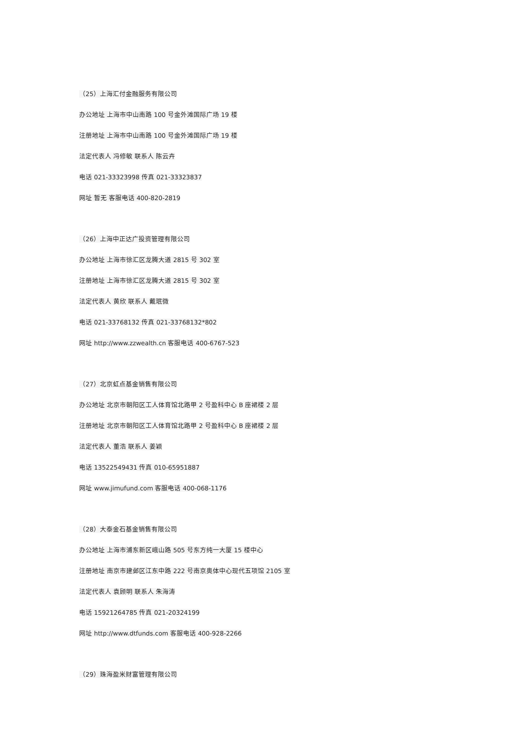（25）上海汇付金融服务有限公司
办公地址 上海市中山南路 100 号金外滩国际广场 19 楼
注册地址 上海市中山南路 100 号金外滩国际广场 19 楼
法定代表人 冯修敏 联系人 陈云卉
电话 021-33323998 传真 021-33323837
网址 暂无 客服电话 400-820-2819
（26）上海中正达广投资管理有限公司
办公地址 上海市徐汇区龙腾大道 2815 号 302 室
注册地址 上海市徐汇区龙腾大道 2815 号 302 室
法定代表人 黄欣 联系人 戴珉微
电话 021-33768132 传真 021-33768132*802
网址 http://www.zzwealth.cn 客服电话 400-6767-523
（27）北京虹点基金销售有限公司
办公地址 北京市朝阳区工人体育馆北路甲 2 号盈科中心 B 座裙楼 2 层
注册地址 北京市朝阳区工人体育馆北路甲 2 号盈科中心 B 座裙楼 2 层
法定代表人 董浩 联系人 姜颖
电话 13522549431 传真 010-65951887
网址 www.jimufund.com 客服电话 400-068-1176
（28）大泰金石基金销售有限公司
办公地址 上海市浦东新区峨山路 505 号东方纯一大厦 15 楼中心
注册地址 南京市建邺区江东中路 222 号南京奥体中心现代五项馆 2105 室
法定代表人 袁顾明 联系人 朱海涛
电话 15921264785 传真 021-20324199
网址 http://www.dtfunds.com 客服电话 400-928-2266
（29）珠海盈米财富管理有限公司